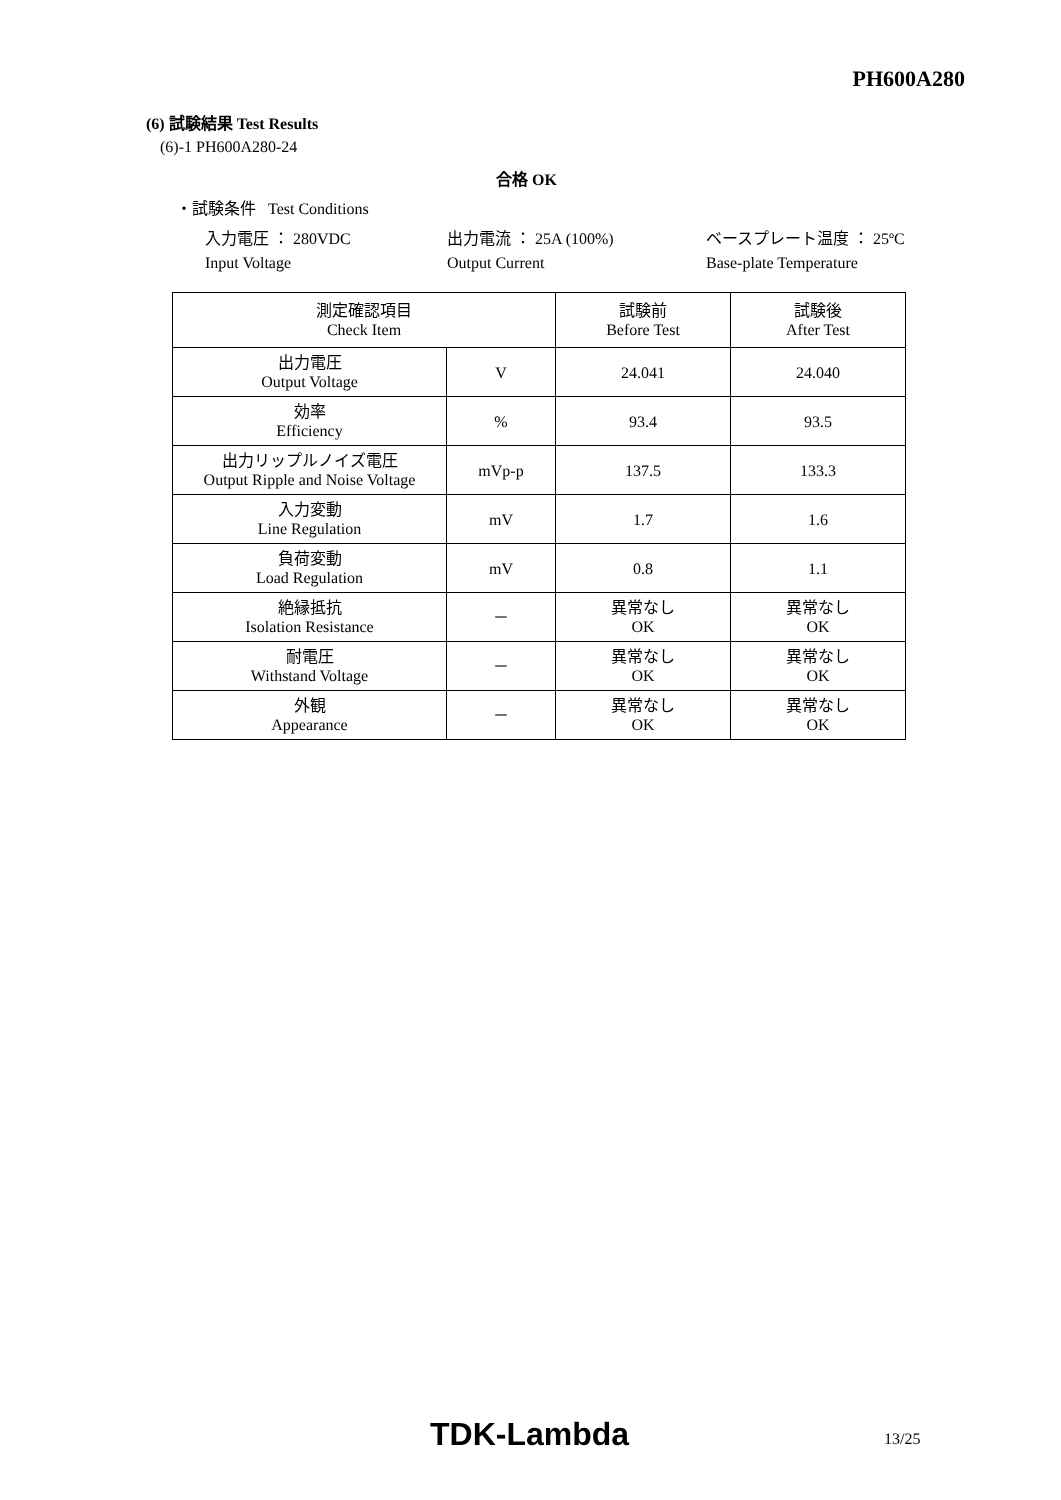PH600A280
(6) 試験結果 Test Results
(6)-1 PH600A280-24
合格 OK
・試験条件 Test Conditions
入力電圧 ： 280VDC 出力電流 ： 25A (100%) ベースプレート温度 ： 25ºC
Input Voltage Output Current Base-plate Temperature
| 測定確認項目 Check Item | | 試験前 Before Test | 試験後 After Test |
| --- | --- | --- | --- |
| 出力電圧 Output Voltage | V | 24.041 | 24.040 |
| 効率 Efficiency | % | 93.4 | 93.5 |
| 出力リップルノイズ電圧 Output Ripple and Noise Voltage | mVp-p | 137.5 | 133.3 |
| 入力変動 Line Regulation | mV | 1.7 | 1.6 |
| 負荷変動 Load Regulation | mV | 0.8 | 1.1 |
| 絶縁抵抗 Isolation Resistance | － | 異常なし OK | 異常なし OK |
| 耐電圧 Withstand Voltage | － | 異常なし OK | 異常なし OK |
| 外観 Appearance | － | 異常なし OK | 異常なし OK |
TDK-Lambda 13/25